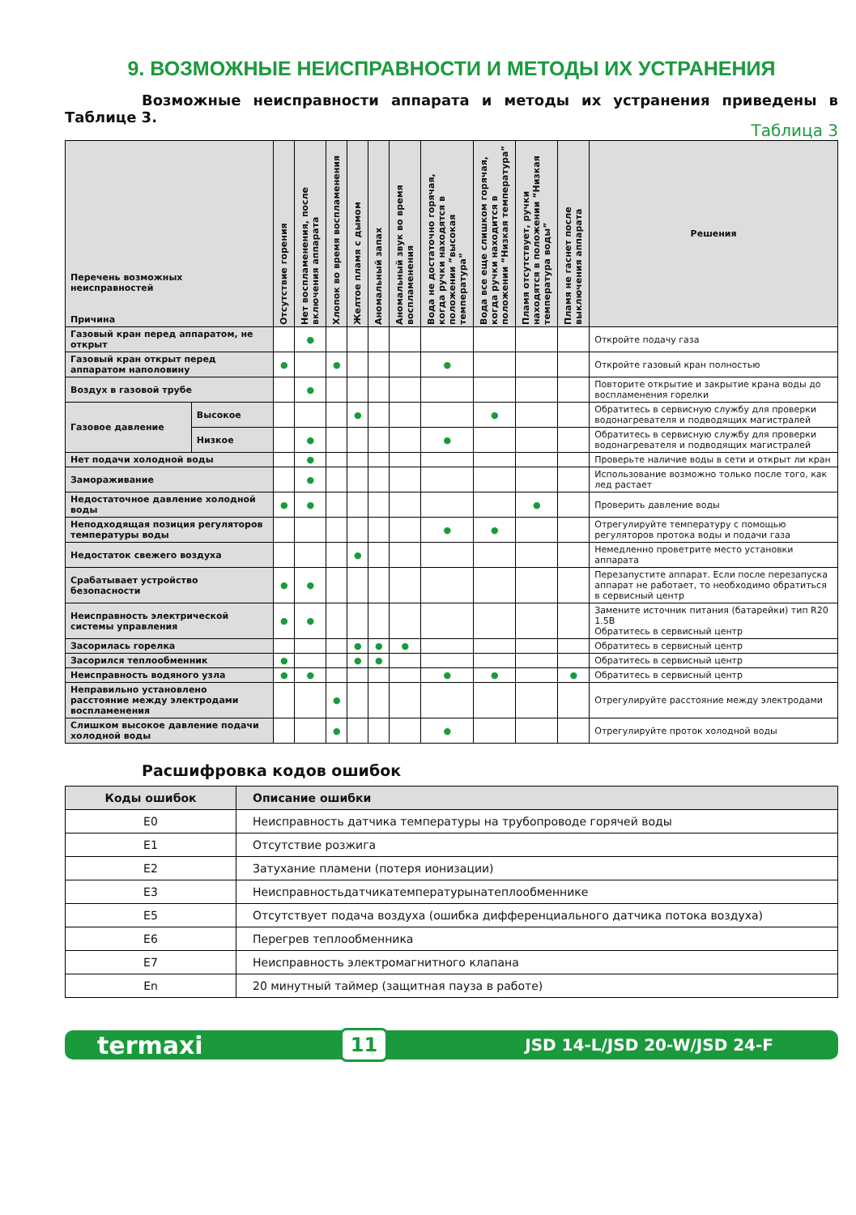9. ВОЗМОЖНЫЕ НЕИСПРАВНОСТИ И МЕТОДЫ ИХ УСТРАНЕНИЯ
Возможные неисправности аппарата и методы их устранения приведены в Таблице 3.
Таблица 3
| Перечень возможных неисправностей Причина | | Отсутствие горения | Нет воспламенения, после включения аппарата | Хлопок во время воспламенения | Желтое пламя с дымом | Аномальный запах | Аномальный звук во время воспламенения | Вода не достаточно горячая, когда ручки находятся в положении “высокая температура” | Вода все еще слишком горячая, когда ручки находится в положении “Низкая температура” | Пламя отсутствует, ручки находятся в положении “Низкая температура воды” | Пламя не гаснет после выключения аппарата | Решения |
| --- | --- | --- | --- | --- | --- | --- | --- | --- | --- | --- | --- | --- |
| Газовый кран перед аппаратом, не открыт | | | ● | | | | | | | | | Откройте подачу газа |
| Газовый кран открыт перед аппаратом наполовину | | ● | | ● | | | | ● | | | | Откройте газовый кран полностью |
| Воздух в газовой трубе | | | ● | | | | | | | | | Повторите открытие и закрытие крана воды до воспламенения горелки |
| Газовое давление | Высокое | | | | ● | | | | ● | | | Обратитесь в сервисную службу для проверки водонагревателя и подводящих магистралей |
| | Низкое | | ● | | | | | ● | | | | Обратитесь в сервисную службу для проверки водонагревателя и подводящих магистралей |
| Нет подачи холодной воды | | | ● | | | | | | | | | Проверьте наличие воды в сети и открыт ли кран |
| Замораживание | | | ● | | | | | | | | | Использование возможно только после того, как лед растает |
| Недостаточное давление холодной воды | | ● | ● | | | | | | | ● | | Проверить давление воды |
| Неподходящая позиция регуляторов температуры воды | | | | | | | | ● | ● | | | Отрегулируйте температуру с помощью регуляторов протока воды и подачи газа |
| Недостаток свежего воздуха | | | | | ● | | | | | | | Немедленно проветрите место установки аппарата |
| Срабатывает устройство безопасности | | ● | ● | | | | | | | | | Перезапустите аппарат. Если после перезапуска аппарат не работает, то необходимо обратиться в сервисный центр |
| Неисправность электрической системы управления | | ● | ● | | | | | | | | | Замените источник питания (батарейки) тип R20 1.5В Обратитесь в сервисный центр |
| Засорилась горелка | | | | | ● | ● | ● | | | | | Обратитесь в сервисный центр |
| Засорился теплообменник | | ● | | | ● | ● | | | | | | Обратитесь в сервисный центр |
| Неисправность водяного узла | | ● | ● | | | | | ● | ● | | ● | Обратитесь в сервисный центр |
| Неправильно установлено расстояние между электродами воспламенения | | | | ● | | | | | | | | Отрегулируйте расстояние между электродами |
| Слишком высокое давление подачи холодной воды | | | | ● | | | | ● | | | | Отрегулируйте проток холодной воды |
Расшифровка кодов ошибок
| Коды ошибок | Описание ошибки |
| --- | --- |
| E0 | Неисправность датчика температуры на трубопроводе горячей воды |
| E1 | Отсутствие розжига |
| E2 | Затухание пламени (потеря ионизации) |
| E3 | Неисправностьдатчикатемпературынатеплообменнике |
| E5 | Отсутствует подача воздуха (ошибка дифференциального датчика потока воздуха) |
| E6 | Перегрев теплообменника |
| E7 | Неисправность электромагнитного клапана |
| En | 20 минутный таймер (защитная пауза в работе) |
termaxi 11 JSD 14-L/JSD 20-W/JSD 24-F